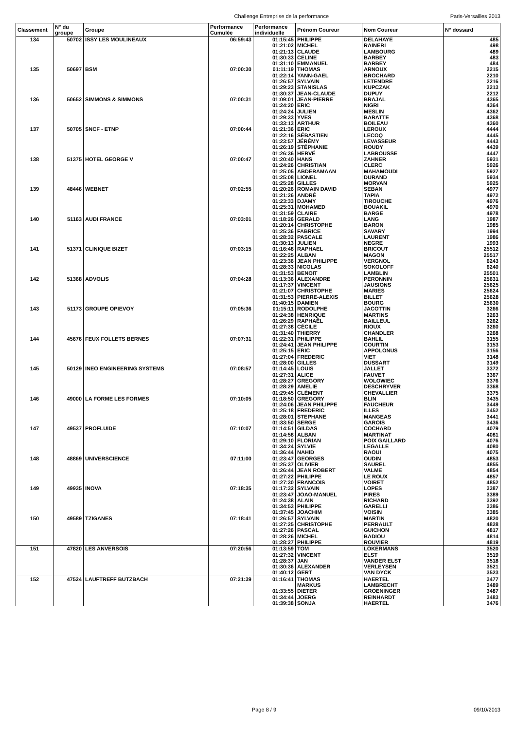Challenge Entreprise de la performance Paris-Versailles 2013
| Classement | N° du groupe | Groupe | Performance Cumulée | Performance individuelle | Prénom Coureur | Nom Coureur | N° dossard |
| --- | --- | --- | --- | --- | --- | --- | --- |
| 134 | 50702 | ISSY LES MOULINEAUX | 06:59:43 | 01:15:45 | PHILIPPE | DELAHAYE | 485 |
| | | | | 01:21:02 | MICHEL | RAINERI | 498 |
| | | | | 01:21:13 | CLAUDE | LAMBOURG | 489 |
| | | | | 01:30:33 | CELINE | BARBEY | 483 |
| | | | | 01:31:10 | EMMANUEL | BARBEY | 484 |
| 135 | 50697 | BSM | 07:00:30 | 01:11:19 | THOMAS | ARNOUX | 2215 |
| | | | | 01:22:14 | YANN-GAEL | BROCHARD | 2210 |
| | | | | 01:26:57 | SYLVAIN | LETENDRE | 2216 |
| | | | | 01:29:23 | STANISLAS | KUPCZAK | 2213 |
| | | | | 01:30:37 | JEAN-CLAUDE | DUPUY | 2212 |
| 136 | 50652 | SIMMONS & SIMMONS | 07:00:31 | 01:09:01 | JEAN-PIERRE | BRAJAL | 4365 |
| | | | | 01:24:20 | ERIC | NIGRI | 4364 |
| | | | | 01:24:24 | JULIEN | MESLIN | 4362 |
| | | | | 01:29:33 | YVES | BARATTE | 4368 |
| | | | | 01:33:13 | ARTHUR | BOILEAU | 4360 |
| 137 | 50705 | SNCF - ETNP | 07:00:44 | 01:21:36 | ERIC | LEROUX | 4444 |
| | | | | 01:22:16 | SÉBASTIEN | LECOQ | 4445 |
| | | | | 01:23:57 | JÉRÉMY | LEVASSEUR | 4443 |
| | | | | 01:26:19 | STÉPHANIE | ROUDY | 4439 |
| | | | | 01:26:36 | HERVÉ | LABROUSSE | 4447 |
| 138 | 51375 | HOTEL GEORGE V | 07:00:47 | 01:20:40 | HANS | ZAHNER | 5931 |
| | | | | 01:24:26 | CHRISTIAN | CLERC | 5926 |
| | | | | 01:25:05 | ABDERAMAAN | MAHAMOUDI | 5927 |
| | | | | 01:25:08 | LIONEL | DURAND | 5934 |
| | | | | 01:25:28 | GILLES | MORVAN | 5925 |
| 139 | 48446 | WEBNET | 07:02:55 | 01:20:26 | ROMAIN DAVID | SEBAN | 4977 |
| | | | | 01:21:26 | ANDRÉ | TAPIA | 4972 |
| | | | | 01:23:33 | DJAMY | TIROUCHE | 4976 |
| | | | | 01:25:31 | MOHAMED | BOUAKIL | 4970 |
| | | | | 01:31:59 | CLAIRE | BARGE | 4978 |
| 140 | 51163 | AUDI FRANCE | 07:03:01 | 01:18:26 | GERALD | LANG | 1987 |
| | | | | 01:20:14 | CHRISTOPHE | BARON | 1985 |
| | | | | 01:25:36 | FABRICE | SAVARY | 1994 |
| | | | | 01:28:32 | PASCALE | LAURENT | 1986 |
| | | | | 01:30:13 | JULIEN | NEGRE | 1993 |
| 141 | 51371 | CLINIQUE BIZET | 07:03:15 | 01:16:48 | RAPHAEL | BRICOUT | 25512 |
| | | | | 01:22:25 | ALBAN | MAGON | 25517 |
| | | | | 01:23:36 | JEAN PHILIPPE | VERGNOL | 6243 |
| | | | | 01:28:33 | NICOLAS | SOKOLOFF | 6240 |
| | | | | 01:31:53 | BENOIT | LAMBLIN | 25501 |
| 142 | 51368 | ADVOLIS | 07:04:28 | 01:13:36 | ALEXANDRE | PERONNIN | 25631 |
| | | | | 01:17:37 | VINCENT | JAUSIONS | 25625 |
| | | | | 01:21:07 | CHRISTOPHE | MARIES | 25624 |
| | | | | 01:31:53 | PIERRE-ALEXIS | BILLET | 25628 |
| | | | | 01:40:15 | DAMIEN | BOURG | 25630 |
| 143 | 51173 | GROUPE OPIEVOY | 07:05:36 | 01:15:11 | RODOLPHE | JACOTTIN | 3266 |
| | | | | 01:24:38 | HENRIQUE | MARTINS | 3263 |
| | | | | 01:26:29 | RAPHAËL | BAILLEUL | 3262 |
| | | | | 01:27:38 | CÉCILE | RIOUX | 3260 |
| | | | | 01:31:40 | THIERRY | CHANDLER | 3268 |
| 144 | 45676 | FEUX FOLLETS BERNES | 07:07:31 | 01:22:31 | PHILIPPE | BAHLIL | 3155 |
| | | | | 01:24:41 | JEAN PHILIPPE | COURTIN | 3153 |
| | | | | 01:25:15 | ERIC | APPOLONUS | 3156 |
| | | | | 01:27:04 | FREDERIC | VIET | 3148 |
| | | | | 01:28:00 | GILLES | DUSSART | 3149 |
| 145 | 50129 | INEO ENGINEERING SYSTEMS | 07:08:57 | 01:14:45 | LOUIS | JALLET | 3372 |
| | | | | 01:27:31 | ALICE | FAUVET | 3367 |
| | | | | 01:28:27 | GREGORY | WOLOWIEC | 3376 |
| | | | | 01:28:29 | AMELIE | DESCHRYVER | 3368 |
| | | | | 01:29:45 | CLÉMENT | CHEVALLIER | 3375 |
| 146 | 49000 | LA FORME LES FORMES | 07:10:05 | 01:18:50 | GREGORY | BLIN | 3435 |
| | | | | 01:24:06 | JEAN PHILIPPE | FAUCHEUR | 3449 |
| | | | | 01:25:18 | FREDERIC | ILLES | 3452 |
| | | | | 01:28:01 | STEPHANE | MANGEAS | 3441 |
| | | | | 01:33:50 | SERGE | GAROIS | 3436 |
| 147 | 49537 | PROFLUIDE | 07:10:07 | 01:14:51 | GILDAS | COCHARD | 4079 |
| | | | | 01:14:58 | ALBAN | MARTINAT | 4081 |
| | | | | 01:29:10 | FLORIAN | POIX GAILLARD | 4076 |
| | | | | 01:34:24 | SYLVIE | LEGALLE | 4080 |
| | | | | 01:36:44 | NAHID | RAOUI | 4075 |
| 148 | 48869 | UNIVERSCIENCE | 07:11:00 | 01:23:47 | GEORGES | OUDIN | 4853 |
| | | | | 01:25:37 | OLIVIER | SAUREL | 4855 |
| | | | | 01:26:44 | JEAN ROBERT | VALME | 4854 |
| | | | | 01:27:22 | PHILIPPE | LE ROUX | 4857 |
| | | | | 01:27:30 | FRANCOIS | VOIRET | 4852 |
| 149 | 49935 | INOVA | 07:18:35 | 01:17:32 | SYLVAIN | LOPES | 3387 |
| | | | | 01:23:47 | JOAO-MANUEL | PIRES | 3389 |
| | | | | 01:24:38 | ALAIN | RICHARD | 3392 |
| | | | | 01:34:53 | PHILIPPE | GARELLI | 3386 |
| | | | | 01:37:45 | JOACHIM | VOISIN | 3385 |
| 150 | 49589 | TZIGANES | 07:18:41 | 01:26:57 | SYLVAIN | MARTIN | 4820 |
| | | | | 01:27:25 | CHRISTOPHE | PERRAULT | 4828 |
| | | | | 01:27:26 | PASCAL | GUICHON | 4817 |
| | | | | 01:28:26 | MICHEL | BADIOU | 4814 |
| | | | | 01:28:27 | PHILIPPE | ROUVIER | 4819 |
| 151 | 47820 | LES ANVERSOIS | 07:20:56 | 01:13:59 | TOM | LOKERMANS | 3520 |
| | | | | 01:27:32 | VINCENT | ELST | 3519 |
| | | | | 01:28:37 | JAN | VANDER ELST | 3518 |
| | | | | 01:30:36 | ALEXANDER | VERLEYSEN | 3521 |
| | | | | 01:40:12 | GERT | VAN DYCK | 3523 |
| 152 | 47524 | LAUFTREFF BUTZBACH | 07:21:39 | 01:16:41 | THOMAS | HAERTEL | 3477 |
| | | | | | MARKUS | LAMBRECHT | 3489 |
| | | | | 01:33:55 | DIETER | GROENINGER | 3487 |
| | | | | 01:34:44 | JOERG | REINHARDT | 3483 |
| | | | | 01:39:38 | SONJA | HAERTEL | 3476 |
Page 8 / 9 09/10/2013